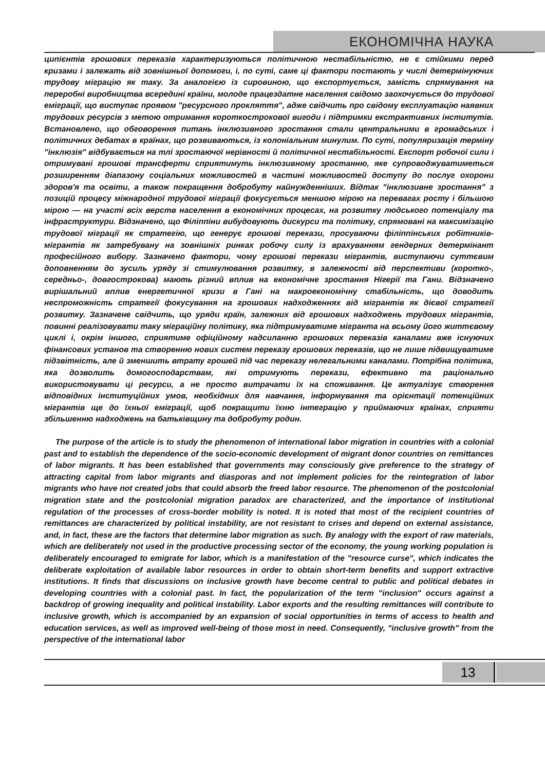ЕКОНОМІЧНА НАУКА
ципієнтів грошових переказів характеризуються політичною нестабільністю, не є стійкими перед кризами і залежать від зовнішньої допомоги, і, по суті, саме ці фактори постають у числі детермінуючих трудову міграцію як таку. За аналогією із сировиною, що експортується, замість спрямування на переробні виробництва всередині країни, молоде працездатне населення свідомо заохочується до трудової еміграції, що виступає проявом "ресурсного прокляття", адже свідчить про свідому експлуатацію наявних трудових ресурсів з метою отримання короткострокової вигоди і підтримки екстрактивних інститутів. Встановлено, що обговорення питань інклюзивного зростання стали центральними в громадських і політичних дебатах в країнах, що розвиваються, із колоніальним минулим. По суті, популяризація терміну "інклюзія" відбувається на тлі зростаючої нерівності й політичної нестабільності. Експорт робочої сили і отримувані грошові трансферти сприятимуть інклюзивному зростанню, яке супроводжуватиметься розширенням діапазону соціальних можливостей в частині можливостей доступу до послуг охорони здоров'я та освіти, а також покращення добробуту найнужденніших. Відтак "інклюзивне зростання" з позицій процесу міжнародної трудової міграції фокусується меншою мірою на перевагах росту і більшою мірою — на участі всіх верств населення в економічних процесах, на розвитку людського потенціалу та інфраструктури. Відзначено, що Філіппіни вибудовують дискурси та політику, спрямовані на максимізацію трудової міграції як стратегію, що генерує грошові перекази, просуваючи філіппінських робітників-мігрантів як затребувану на зовнішніх ринках робочу силу із врахуванням гендерних детермінант професійного вибору. Зазначено фактори, чому грошові перекази мігрантів, виступаючи суттєвим доповненням до зусиль уряду зі стимулювання розвитку, в залежності від перспективи (коротко-, середньо-, довгострокова) мають різний вплив на економічне зростання Нігерії та Гани. Відзначено вирішальний вплив енергетичної кризи в Гані на макроекономічну стабільність, що доводить неспроможність стратегії фокусування на грошових надходженнях від мігрантів як дієвої стратегії розвитку. Зазначене свідчить, що уряди країн, залежних від грошових надходжень трудових мігрантів, повинні реалізовувати таку міграційну політику, яка підтримуватиме мігранта на всьому його життєвому циклі і, окрім іншого, сприятиме офіційному надсиланню грошових переказів каналами вже існуючих фінансових установ та створенню нових систем переказу грошових переказів, що не лише підвищуватиме підзвітність, але й зменшить втрату грошей під час переказу нелегальними каналами. Потрібна політика, яка дозволить домогосподарствам, які отримують перекази, ефективно та раціонально використовувати ці ресурси, а не просто витрачати їх на споживання. Це актуалізує створення відповідних інституційних умов, необхідних для навчання, інформування та орієнтації потенційних мігрантів ще до їхньої еміграції, щоб покращити їхню інтеграцію у приймаючих країнах, сприяти збільшенню надходжень на батьківщину та добробуту родин.
The purpose of the article is to study the phenomenon of international labor migration in countries with a colonial past and to establish the dependence of the socio-economic development of migrant donor countries on remittances of labor migrants. It has been established that governments may consciously give preference to the strategy of attracting capital from labor migrants and diasporas and not implement policies for the reintegration of labor migrants who have not created jobs that could absorb the freed labor resource. The phenomenon of the postcolonial migration state and the postcolonial migration paradox are characterized, and the importance of institutional regulation of the processes of cross-border mobility is noted. It is noted that most of the recipient countries of remittances are characterized by political instability, are not resistant to crises and depend on external assistance, and, in fact, these are the factors that determine labor migration as such. By analogy with the export of raw materials, which are deliberately not used in the productive processing sector of the economy, the young working population is deliberately encouraged to emigrate for labor, which is a manifestation of the "resource curse", which indicates the deliberate exploitation of available labor resources in order to obtain short-term benefits and support extractive institutions. It finds that discussions on inclusive growth have become central to public and political debates in developing countries with a colonial past. In fact, the popularization of the term "inclusion" occurs against a backdrop of growing inequality and political instability. Labor exports and the resulting remittances will contribute to inclusive growth, which is accompanied by an expansion of social opportunities in terms of access to health and education services, as well as improved well-being of those most in need. Consequently, "inclusive growth" from the perspective of the international labor
13